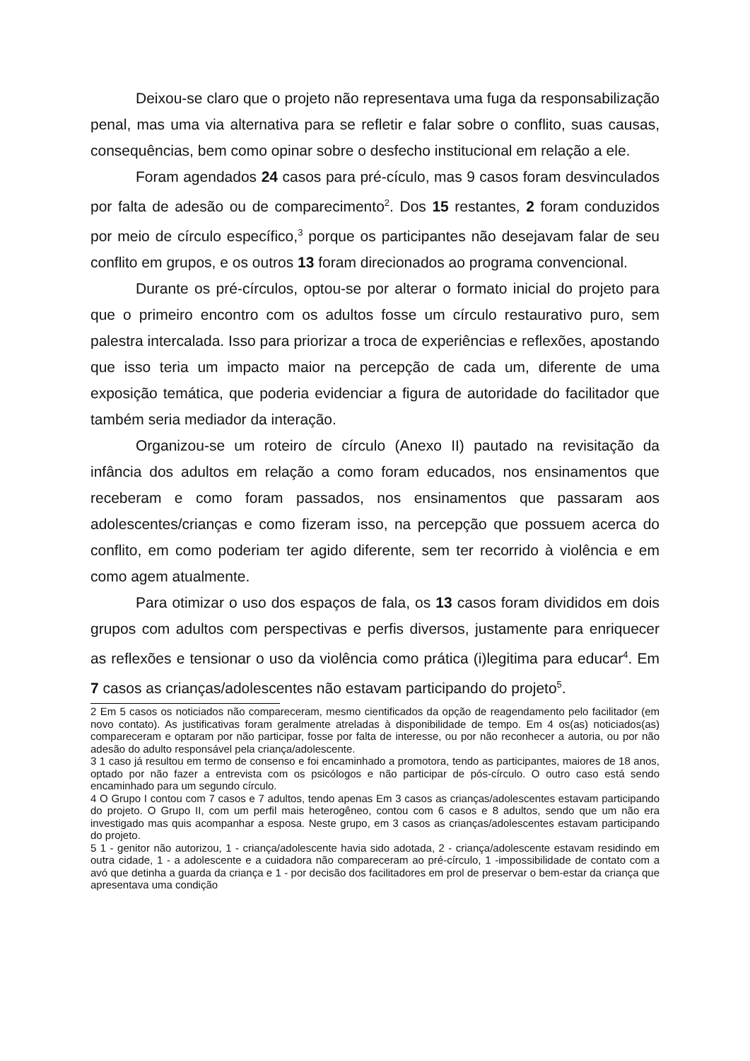Deixou-se claro que o projeto não representava uma fuga da responsabilização penal, mas uma via alternativa para se refletir e falar sobre o conflito, suas causas, consequências, bem como opinar sobre o desfecho institucional em relação a ele.
Foram agendados 24 casos para pré-cículo, mas 9 casos foram desvinculados por falta de adesão ou de comparecimento<sup>2</sup>. Dos 15 restantes, 2 foram conduzidos por meio de círculo específico,<sup>3</sup> porque os participantes não desejavam falar de seu conflito em grupos, e os outros 13 foram direcionados ao programa convencional.
Durante os pré-círculos, optou-se por alterar o formato inicial do projeto para que o primeiro encontro com os adultos fosse um círculo restaurativo puro, sem palestra intercalada. Isso para priorizar a troca de experiências e reflexões, apostando que isso teria um impacto maior na percepção de cada um, diferente de uma exposição temática, que poderia evidenciar a figura de autoridade do facilitador que também seria mediador da interação.
Organizou-se um roteiro de círculo (Anexo II) pautado na revisitação da infância dos adultos em relação a como foram educados, nos ensinamentos que receberam e como foram passados, nos ensinamentos que passaram aos adolescentes/crianças e como fizeram isso, na percepção que possuem acerca do conflito, em como poderiam ter agido diferente, sem ter recorrido à violência e em como agem atualmente.
Para otimizar o uso dos espaços de fala, os 13 casos foram divididos em dois grupos com adultos com perspectivas e perfis diversos, justamente para enriquecer as reflexões e tensionar o uso da violência como prática (i)legitima para educar<sup>4</sup>. Em 7 casos as crianças/adolescentes não estavam participando do projeto<sup>5</sup>.
2 Em 5 casos os noticiados não compareceram, mesmo cientificados da opção de reagendamento pelo facilitador (em novo contato). As justificativas foram geralmente atreladas à disponibilidade de tempo. Em 4 os(as) noticiados(as) compareceram e optaram por não participar, fosse por falta de interesse, ou por não reconhecer a autoria, ou por não adesão do adulto responsável pela criança/adolescente.
3 1 caso já resultou em termo de consenso e foi encaminhado a promotora, tendo as participantes, maiores de 18 anos, optado por não fazer a entrevista com os psicólogos e não participar de pós-círculo. O outro caso está sendo encaminhado para um segundo círculo.
4 O Grupo I contou com 7 casos e 7 adultos, tendo apenas Em 3 casos as crianças/adolescentes estavam participando do projeto. O Grupo II, com um perfil mais heterogêneo, contou com 6 casos e 8 adultos, sendo que um não era investigado mas quis acompanhar a esposa. Neste grupo, em 3 casos as crianças/adolescentes estavam participando do projeto.
5 1 - genitor não autorizou, 1 - criança/adolescente havia sido adotada, 2 - criança/adolescente estavam residindo em outra cidade, 1 - a adolescente e a cuidadora não compareceram ao pré-círculo, 1 -impossibilidade de contato com a avó que detinha a guarda da criança e 1 - por decisão dos facilitadores em prol de preservar o bem-estar da criança que apresentava uma condição